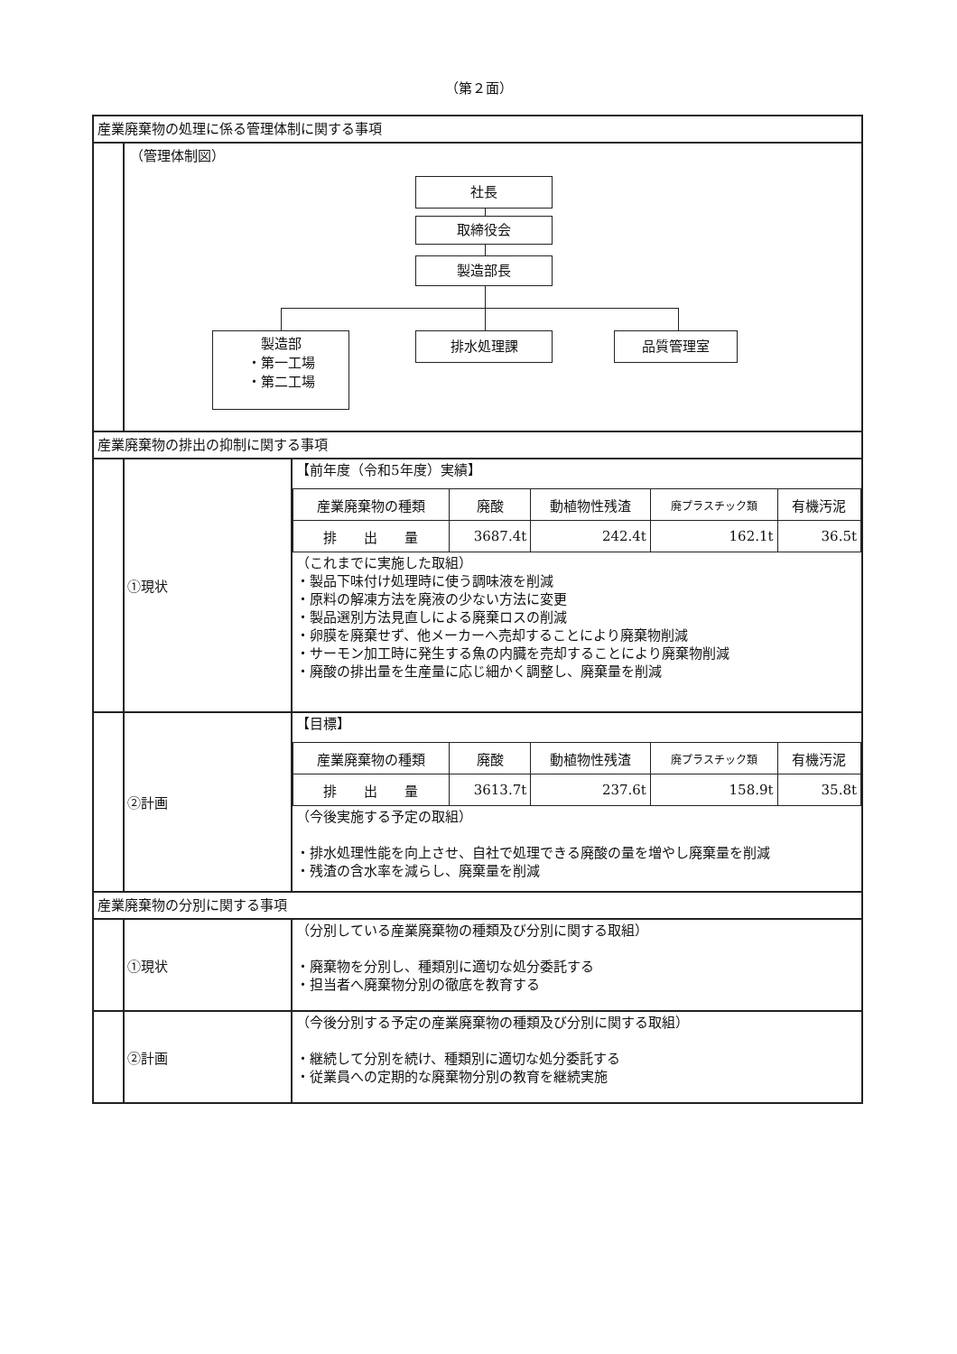（第２面）
産業廃棄物の処理に係る管理体制に関する事項
（管理体制図）
社長
取締役会
製造部長
製造部
・第一工場
・第二工場
排水処理課 品質管理室
産業廃棄物の排出の抑制に関する事項
①現状
【前年度（令和5年度）実績】
| 産業廃棄物の種類 | 廃酸 | 動植物性残渣 | 廃プラスチック類 | 有機汚泥 |
| 排 出 量 | 3687.4t | 242.4t | 162.1t | 36.5t |
（これまでに実施した取組）
・製品下味付け処理時に使う調味液を削減
・原料の解凍方法を廃液の少ない方法に変更
・製品選別方法見直しによる廃棄ロスの削減
・卵膜を廃棄せず、他メーカーへ売却することにより廃棄物削減
・サーモン加工時に発生する魚の内臓を売却することにより廃棄物削減
・廃酸の排出量を生産量に応じ細かく調整し、廃棄量を削減
②計画
【目標】
| 産業廃棄物の種類 | 廃酸 | 動植物性残渣 | 廃プラスチック類 | 有機汚泥 |
| 排 出 量 | 3613.7t | 237.6t | 158.9t | 35.8t |
（今後実施する予定の取組）
・排水処理性能を向上させ、自社で処理できる廃酸の量を増やし廃棄量を削減
・残渣の含水率を減らし、廃棄量を削減
産業廃棄物の分別に関する事項
①現状
（分別している産業廃棄物の種類及び分別に関する取組）
・廃棄物を分別し、種類別に適切な処分委託する
・担当者へ廃棄物分別の徹底を教育する
②計画
（今後分別する予定の産業廃棄物の種類及び分別に関する取組）
・継続して分別を続け、種類別に適切な処分委託する
・従業員への定期的な廃棄物分別の教育を継続実施